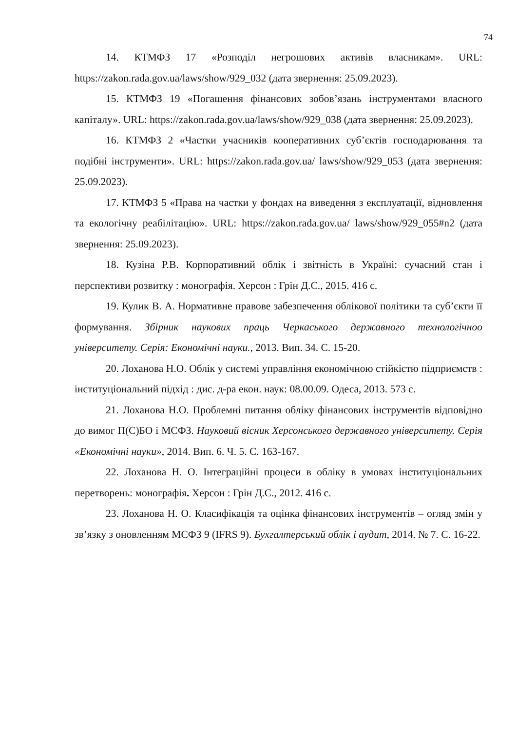74
14. КТМФЗ 17 «Розподіл негрошових активів власникам». URL: https://zakon.rada.gov.ua/laws/show/929_032 (дата звернення: 25.09.2023).
15. КТМФЗ 19 «Погашення фінансових зобов’язань інструментами власного капіталу». URL: https://zakon.rada.gov.ua/laws/show/929_038 (дата звернення: 25.09.2023).
16. КТМФЗ 2 «Частки учасників кооперативних суб’єктів господарювання та подібні інструменти». URL: https://zakon.rada.gov.ua/ laws/show/929_053 (дата звернення: 25.09.2023).
17. КТМФЗ 5 «Права на частки у фондах на виведення з експлуатації, відновлення та екологічну реабілітацію». URL: https://zakon.rada.gov.ua/ laws/show/929_055#n2 (дата звернення: 25.09.2023).
18. Кузіна Р.В. Корпоративний облік і звітність в Україні: сучасний стан і перспективи розвитку : монографія. Херсон : Грін Д.С., 2015. 416 с.
19. Кулик В. А. Нормативне правове забезпечення облікової політики та суб’єкти її формування. Збірник наукових праць Черкаського державного технологічноо університету. Серія: Економічні науки., 2013. Вип. 34. С. 15-20.
20. Лоханова Н.О. Облік у системі управління економічною стійкістю підприємств : інституціональний підхід : дис. д-ра екон. наук: 08.00.09. Одеса, 2013. 573 с.
21. Лоханова Н.О. Проблемні питання обліку фінансових інструментів відповідно до вимог П(С)БО і МСФЗ. Науковий вісник Херсонського державного університету. Серія «Економічні науки», 2014. Вип. 6. Ч. 5. С. 163-167.
22. Лоханова Н. О. Інтеграційні процеси в обліку в умовах інституціональних перетворень: монографія. Херсон : Грін Д.С., 2012. 416 с.
23. Лоханова Н. О. Класифікація та оцінка фінансових інструментів – огляд змін у зв’язку з оновленням МСФЗ 9 (IFRS 9). Бухгалтерський облік і аудит, 2014. № 7. С. 16-22.